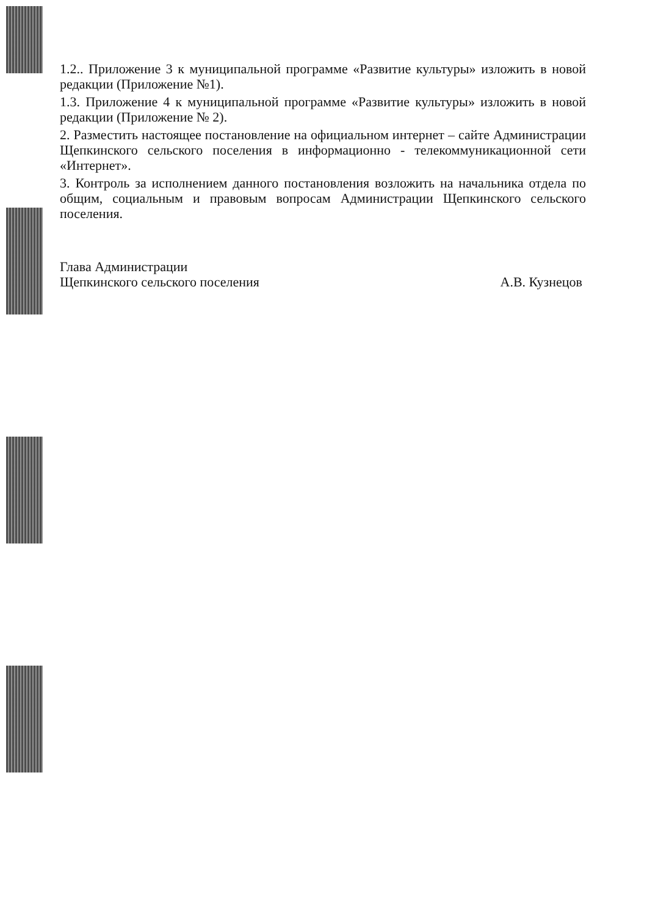1.2.. Приложение 3 к муниципальной программе «Развитие культуры» изложить в новой редакции (Приложение №1).
1.3. Приложение 4 к муниципальной программе «Развитие культуры» изложить в новой редакции (Приложение № 2).
2. Разместить настоящее постановление на официальном интернет – сайте Администрации Щепкинского сельского поселения в информационно - телекоммуникационной сети «Интернет».
3. Контроль за исполнением данного постановления возложить на начальника отдела по общим, социальным и правовым вопросам Администрации Щепкинского сельского поселения.
Глава Администрации
Щепкинского сельского поселения
А.В. Кузнецов